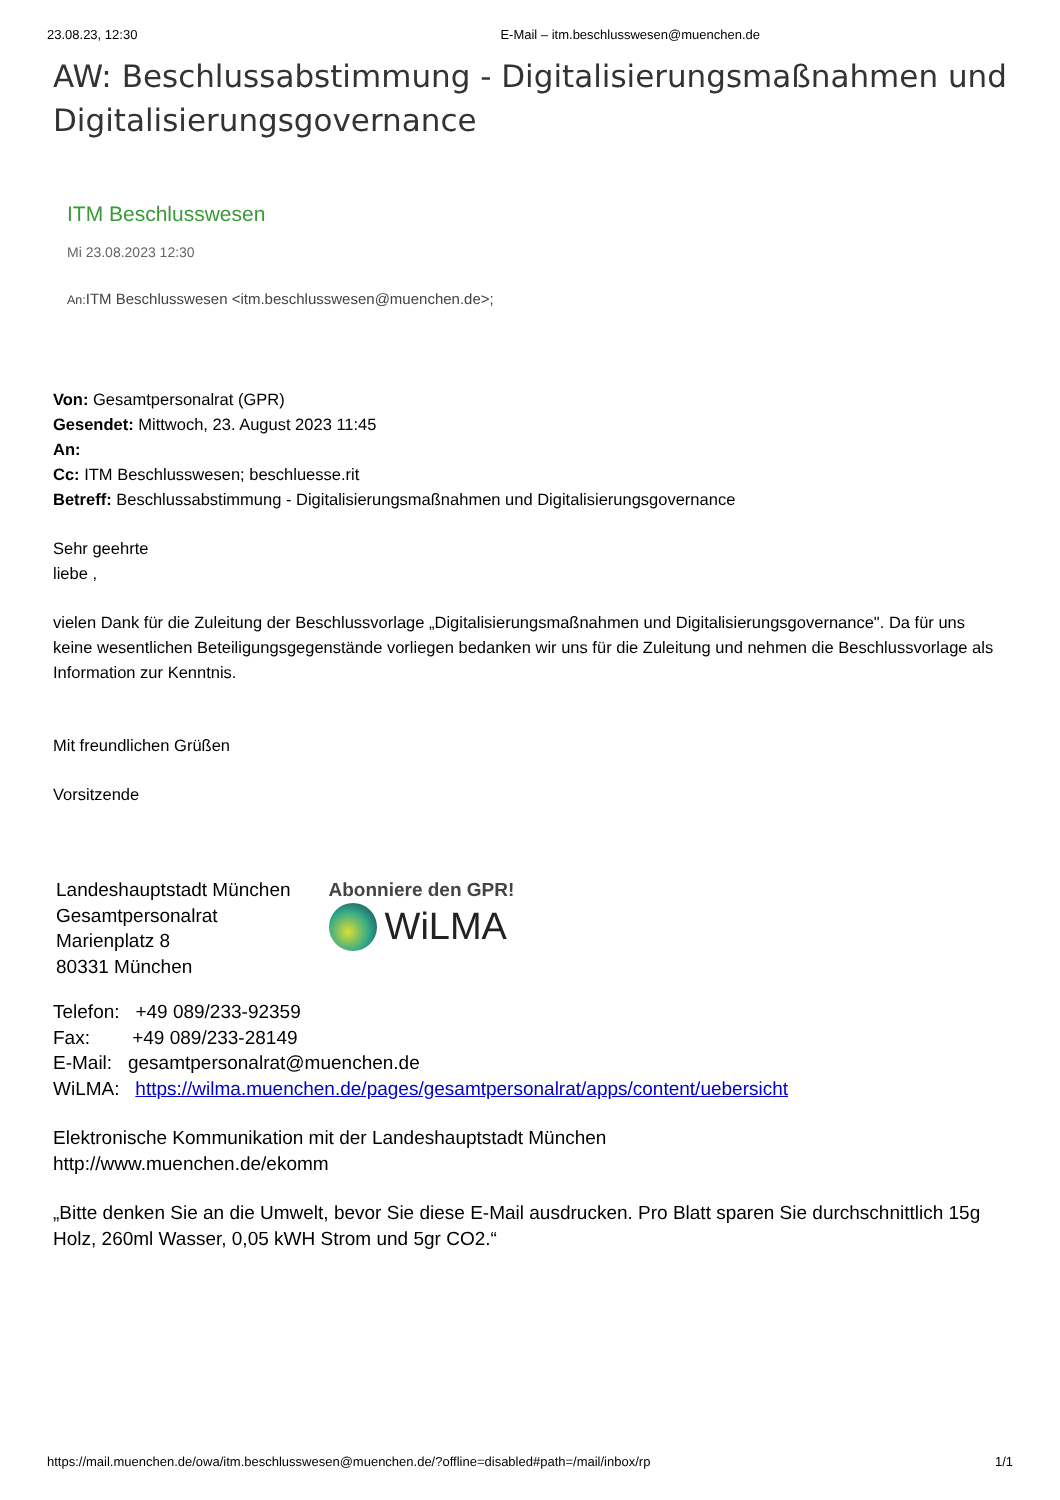23.08.23, 12:30 E-Mail – itm.beschlusswesen@muenchen.de
AW: Beschlussabstimmung - Digitalisierungsmaßnahmen und Digitalisierungsgovernance
ITM Beschlusswesen
Mi 23.08.2023 12:30
An: ITM Beschlusswesen <itm.beschlusswesen@muenchen.de>;
Von: Gesamtpersonalrat (GPR)
Gesendet: Mittwoch, 23. August 2023 11:45
An:
Cc: ITM Beschlusswesen; beschluesse.rit
Betreff: Beschlussabstimmung - Digitalisierungsmaßnahmen und Digitalisierungsgovernance
Sehr geehrte
liebe ,
vielen Dank für die Zuleitung der Beschlussvorlage „Digitalisierungsmaßnahmen und Digitalisierungsgovernance". Da für uns keine wesentlichen Beteiligungsgegenstände vorliegen bedanken wir uns für die Zuleitung und nehmen die Beschlussvorlage als Information zur Kenntnis.
Mit freundlichen Grüßen
Vorsitzende
Landeshauptstadt München
Gesamtpersonalrat
Marienplatz 8
80331 München
Abonniere den GPR!
WiLMA
Telefon: +49 089/233-92359
Fax: +49 089/233-28149
E-Mail: gesamtpersonalrat@muenchen.de
WiLMA: https://wilma.muenchen.de/pages/gesamtpersonalrat/apps/content/uebersicht
Elektronische Kommunikation mit der Landeshauptstadt München
http://www.muenchen.de/ekomm
„Bitte denken Sie an die Umwelt, bevor Sie diese E-Mail ausdrucken. Pro Blatt sparen Sie durchschnittlich 15g Holz, 260ml Wasser, 0,05 kWH Strom und 5gr CO2.“
https://mail.muenchen.de/owa/itm.beschlusswesen@muenchen.de/?offline=disabled#path=/mail/inbox/rp 1/1